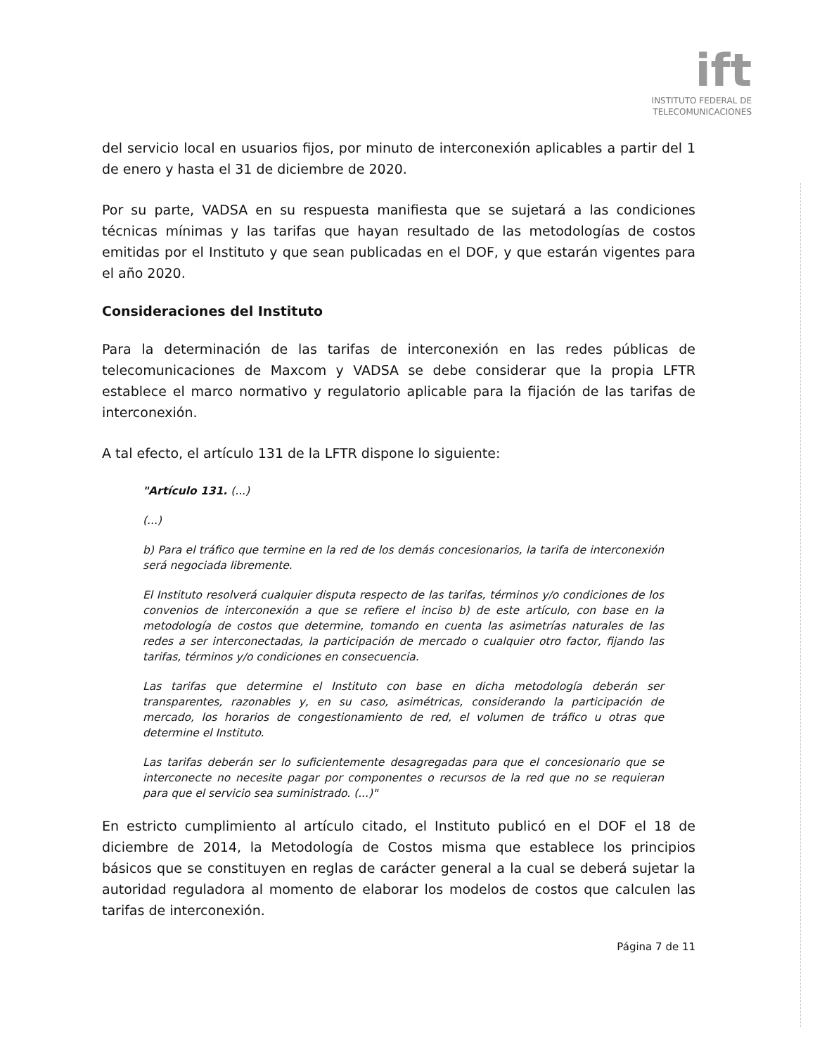ift
INSTITUTO FEDERAL DE
TELECOMUNICACIONES
del servicio local en usuarios fijos, por minuto de interconexión aplicables a partir del 1 de enero y hasta el 31 de diciembre de 2020.
Por su parte, VADSA en su respuesta manifiesta que se sujetará a las condiciones técnicas mínimas y las tarifas que hayan resultado de las metodologías de costos emitidas por el Instituto y que sean publicadas en el DOF, y que estarán vigentes para el año 2020.
Consideraciones del Instituto
Para la determinación de las tarifas de interconexión en las redes públicas de telecomunicaciones de Maxcom y VADSA se debe considerar que la propia LFTR establece el marco normativo y regulatorio aplicable para la fijación de las tarifas de interconexión.
A tal efecto, el artículo 131 de la LFTR dispone lo siguiente:
"Artículo 131. (...)
(...)
b) Para el tráfico que termine en la red de los demás concesionarios, la tarifa de interconexión será negociada libremente.
El Instituto resolverá cualquier disputa respecto de las tarifas, términos y/o condiciones de los convenios de interconexión a que se refiere el inciso b) de este artículo, con base en la metodología de costos que determine, tomando en cuenta las asimetrías naturales de las redes a ser interconectadas, la participación de mercado o cualquier otro factor, fijando las tarifas, términos y/o condiciones en consecuencia.
Las tarifas que determine el Instituto con base en dicha metodología deberán ser transparentes, razonables y, en su caso, asimétricas, considerando la participación de mercado, los horarios de congestionamiento de red, el volumen de tráfico u otras que determine el Instituto.
Las tarifas deberán ser lo suficientemente desagregadas para que el concesionario que se interconecte no necesite pagar por componentes o recursos de la red que no se requieran para que el servicio sea suministrado. (...)"
En estricto cumplimiento al artículo citado, el Instituto publicó en el DOF el 18 de diciembre de 2014, la Metodología de Costos misma que establece los principios básicos que se constituyen en reglas de carácter general a la cual se deberá sujetar la autoridad reguladora al momento de elaborar los modelos de costos que calculen las tarifas de interconexión.
Página 7 de 11